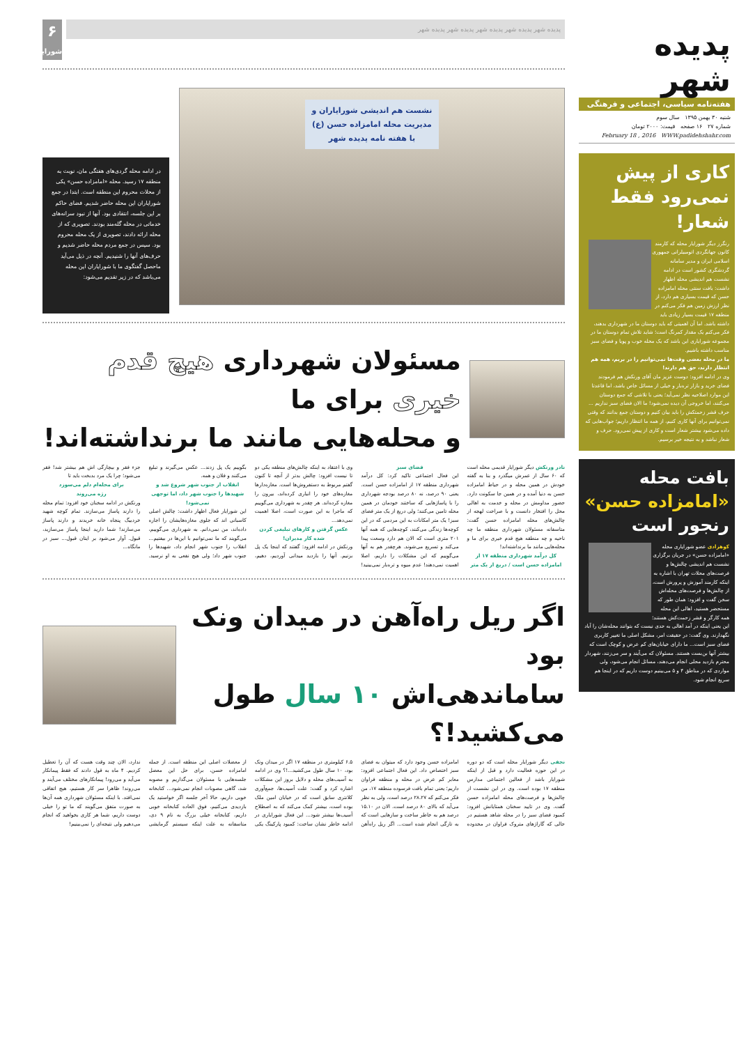پدیده شهر
هفته‌نامه سیاسی، اجتماعی و فرهنگی
شنبه ۳۰ بهمن ۱۳۹۵ سال سوم
شماره ۲۷ ۱۶ صفحه قیمت: ۲۰۰۰ تومان
February 18 , 2016 WWW.padidehshahr.com
کاری از پیش
نمی‌رود فقط شعار!
رنگرز دیگر شورایار محله که کارمند کانون جهانگردی اتومبیلرانی جمهوری اسلامی ایران و مدیر سامانه گردشگری کشور است در ادامه نشست هم اندیشی محله اظهار داشت: بافت سنتی محله امامزاده حسن که قیمت بسیاری هم دارد، از نظر ارزش زمین هم فکر می‌کنم در منطقه ۱۷ قیمت بسیار زیادی باید داشته باشد. اما آن اهمیتی که باید دوستان ما در شهرداری بدهند، فکر می‌کنم یک مقدار کمرنگ است؛ شاید تلاش تمام دوستان ما در مجموعه شورایاری این باشد که یک محله خوب و پویا و فضای سبز مناسب داشته باشیم.
ما در محله بعضی وقت‌ها نمی‌توانیم را در بریم، همه هم انتظار دارند، حق هم دارند!
وی در ادامه افزود: دوست عزیز مان آقای ورنکش هم فرمودند فضای خرید و بازار تره‌بار و خیلی از مسائل خاص باشد، اما قاعدتا این موارد اصلاحیه نظر نمی‌آید؛ یعنی با تلاشی که جمع دوستان می‌کنند، اما خروجی آن دیده نمی‌شود! ما الان فضای سبز نداریم ... حرف قشر زحمتکش را باید بیان کنیم و دوستان جمع بدانند که وقتی نمی‌توانیم برای آنها کاری کنیم، از همه ما انتظار داریم؛ جواب‌هایی که داده می‌شود بیشتر شعار است و کاری از پیش نمی‌رود. حرف و شعار نباشد و به نتیجه خیر برسیم.
بافت محله
«امامزاده حسن»
رنجور است
کوهزادی عضو شورایاری محله «امامزاده حسن» در جریان برگزاری نشست هم اندیشی چالش‌ها و فرصت‌های محلات تهران با اشاره به اینکه کارمند آموزش و پرورش است، از چالش‌ها و فرصت‌های محله‌اش سخن گفت و افزود: همان طور که مستحضر هستید، اهالی این محله همه کارگر و قشر زحمت‌کش هستند؛ این یعنی اینکه در آمد اهالی به حدی نیست که بتوانند محله‌شان را آباد نگهدارند. وی گفت: در حقیقت امر، مشکل اصلی ما تغییر کاربری فضای سبز است... ما دارای خیابان‌های کم عرض و کوچک است که بیشتر آنها بن‌بست هستند. مسئولان که می‌آیند و سر می‌زنند، شهردار محترم بازدید محلی انجام می‌دهند، مسائل انجام می‌شود، ولی مواردی که در مناطق ۴ و ۵ می‌بینیم دوست داریم که در اینجا هم سریع انجام شود.
پدیده شهر پدیده شهر پدیده شهر پدیده شهر پدیده شهر
۶
شورایاری
نشست هم اندیشی شورایاران و مدیریت محله امامزاده حسن (ع)
با هفته نامه پدیده شهر
در ادامه محله گردی‌های هفتگی مان، نوبت به منطقه ۱۷ رسید. محله «امامزاده حسن» یکی از محلات محروم این منطقه است. ابتدا در جمع شورایاران این محله حاضر شدیم. فضای حاکم بر این جلسه، انتقادی بود. آنها از نبود سرانه‌های خدماتی در محله گله‌مند بودند. تصویری که از محله ارائه دادند، تصویری از یک محله محروم بود. سپس در جمع مردم محله حاضر شدیم و حرف‌های آنها را شنیدیم. آنچه در ذیل می‌آید ماحصل گفتگوی ما با شورایاران این محله می‌باشد که در زیر تقدیم می‌شود:
مسئولان شهرداری هیچ قدم خیری برای ما
و محله‌هایی مانند ما برنداشته‌اند!
نادر ورنکش دیگر شورایار قدیمی محله است که ۶۰ سال از عمرش میگذرد و بنا به گفته خودش در همین محله و در حیاط امامزاده حسن به دنیا آمده و در همین جا سکونت دارد. حضور مداومش در محله و خدمت به اهالی محل را افتخار دانست و با صراحت لهجه از چالش‌های محله امامزاده حسن گفت: متاسفانه مسئولان شهرداری منطقه ما چه ناحیه و چه منطقه هیچ قدم خیری برای ما و محله‌هایی مانند ما برنداشته‌اند!
کل درآمد شهرداری منطقه ۱۷ از امامزاده حسن است / دریغ از یک متر فضای سبز
این فعال اجتماعی تاکید کرد: کل درآمد شهرداری منطقه ۱۷ از امامزاده حسن است. یعنی ۹۰ درصد، نه ۸۰ درصد بودجه شهرداری را با پاساژهایی که ساختند خودمان در همین محله تامین می‌کنند؛ ولی دریغ از یک متر فضای سبز! یک متر امکانات به این مردمی که در این کوچه‌ها زندگی می‌کنند، کوچه‌هایی که همه آنها ۲۰۱ متری است که الان هم دارد وسعت پیدا می‌کند و تسریع می‌شوند. هرچقدر هم به آنها می‌گوییم که این مشکلات را داریم، اصلا اهمیت نمی‌دهند! عدم میوه و تره‌بار نمی‌بینید! وی با اعتقاد به اینکه چالش‌های منطقه یکی دو تا نیست افزود: چالش بدتر از آنچه تا کنون گفتم مربوط به دستفروش‌ها است. مغازه‌دارها مغازه‌های خود را انباری کرده‌اند، بیرون را مغازه کرده‌اند. هر چقدر به شهرداری می‌گوییم که ماجرا به این صورت است، اصلا اهمیت نمی‌دهد...
عکس گرفتن و کارهای تبلیغی کردن شده کار مدیران!
ورنکش در ادامه افزود: گفتند که اینجا یک پل بزنیم. آنها را بازدید میدانی آوردیم، دهیم، بگوییم یک پل زدند... عکس می‌گیرند و تبلیغ می‌کنند و فلان و همه.
انقلاب از جنوب شهر شروع شد و شهیدها را جنوب شهر داد، اما توجهی نمی‌شود!
این شورایار فعال اظهار داشت: چالش اصلی کاسبانی اند که جلوی مغازه‌هایشان را اجاره داده‌اند، من نمی‌دانم. به شهرداری می‌گوییم، می‌گویند که ما نمی‌توانیم با این‌ها در بیفتیم... انقلاب را جنوب شهر انجام داد، شهیدها را جنوب شهر داد؛ ولی هیچ نفعی به او نرسید. جزء فقر و بیچارگی اش هم بیشتر شد! فقر می‌شود؛ چرا یک مرد بدبخت باید تا
برای محله‌ام دلم می‌سوزد
رژه می‌روند
ورنکش در ادامه سخنان خود افزود: تمام محله را دارند پاساژ می‌سازند. تمام کوچه شهید خردبیگ پنجاه خانه خریدند و دارند پاساژ می‌سازند! شما دارید اینجا پاساژ می‌سازید، قبول. آوار می‌شود بر ایتان قبول... سبز در مانگاه...
اگر ریل راه‌آهن در میدان ونک بود
ساماندهی‌اش ۱۰ سال طول می‌کشید!؟
نجفی دیگر شورایار محله است که دو دوره در این حوزه فعالیت دارد و قبل از اینکه شورایار باشد از فعالین اجتماعی مدارس منطقه ۱۷ بوده است. وی در این نشست از چالش‌ها و فرصت‌های محله امامزاده حسن گفت. وی در تایید سخنان همتایانش افزود: کمبود فضای سبز را در محله شاهد هستیم در حالی که گاراژهای متروک فراوان در محدوده امامزاده حسن وجود دارد که میتوان به فضای سبز اختصاص داد. این فعال اجتماعی افزود: معابر کم عرض در محله و منطقه فراوان داریم؛ یعنی تمام بافت فرسوده منطقه ۱۷، من فکر می‌کنم که ۲۸.۲۷ درصد است، ولی به نظر می‌آید که بالای ۸۰ درصد است. الان در ۱۵.۱۰ درصد هم به خاطر ساخت و سازهایی است که به تازگی انجام شده است... اگر ریل راه‌آهن ۶.۵ کیلومتری در منطقه ۱۷ اگر در میدان ونک بود، ۱۰ سال طول می‌کشید...!؟ وی در ادامه به آسیب‌های محله و دلایل بروز این مشکلات اشاره کرد و گفت: علت آسیب‌ها، جمع‌آوری کلانتری سابق است که در خیابان امین ملک بوده است، بیشتر کمک می‌کند که به اصطلاح آسیب‌ها بیشتر شود... این فعال شورایاری در ادامه خاطر نشان ساخت: کمبود پارکینگ یکی از معضلات اصلی این منطقه است. از جمله امامزاده حسن، برای حل این معضل جلسه‌هایی با مسئولان می‌گذاریم و مصوبه شد، گاهی مصوبات انجام نمی‌شود... کتابخانه خوبی داریم، حالا آخر جلسه اگر خواستید یک بازدیدی می‌کنیم، فوق العاده کتابخانه خوبی داریم، کتابخانه خیلی بزرگ به نام ۹ دی، متاسفانه به علت اینکه سیستم گرمایشی ندارد، الان چند وقت هست که آن را تعطیل کردیم. ۴ ماه به قول دادند که فقط پیمانکار می‌آید و می‌رود! پیمانکارهای مختلف می‌آیند و می‌روند! ظاهرا سر کار هستیم، هیچ اتفاقی نمی‌افتد. با اینکه مسئولان شهرداری همه آن‌ها به صورت متفق می‌گویند که ما تو را خیلی دوست داریم، شما هر کاری بخواهید که انجام می‌دهیم ولی نتیجه‌ای را نمی‌بینیم!